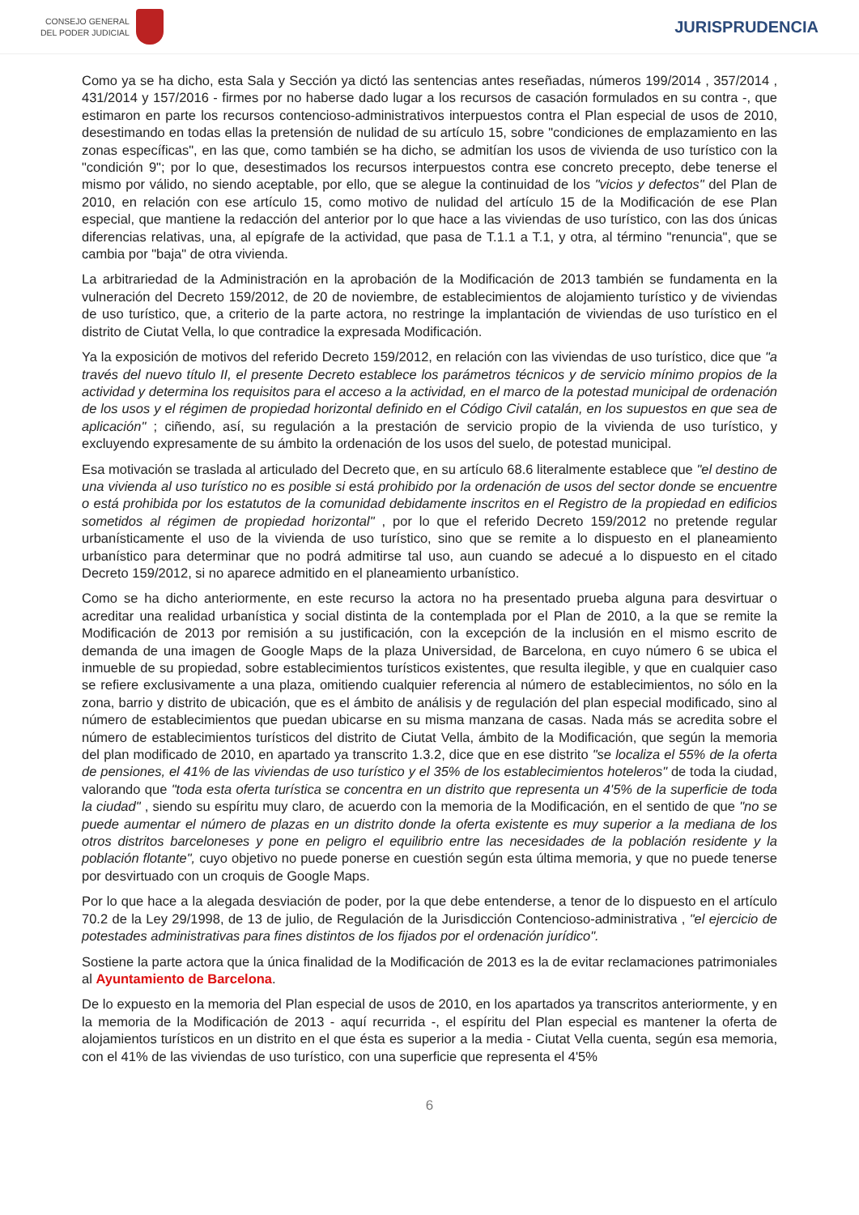CONSEJO GENERAL
DEL PODER JUDICIAL
JURISPRUDENCIA
Como ya se ha dicho, esta Sala y Sección ya dictó las sentencias antes reseñadas, números 199/2014 , 357/2014 , 431/2014 y 157/2016 - firmes por no haberse dado lugar a los recursos de casación formulados en su contra -, que estimaron en parte los recursos contencioso-administrativos interpuestos contra el Plan especial de usos de 2010, desestimando en todas ellas la pretensión de nulidad de su artículo 15, sobre "condiciones de emplazamiento en las zonas específicas", en las que, como también se ha dicho, se admitían los usos de vivienda de uso turístico con la "condición 9"; por lo que, desestimados los recursos interpuestos contra ese concreto precepto, debe tenerse el mismo por válido, no siendo aceptable, por ello, que se alegue la continuidad de los "vicios y defectos" del Plan de 2010, en relación con ese artículo 15, como motivo de nulidad del artículo 15 de la Modificación de ese Plan especial, que mantiene la redacción del anterior por lo que hace a las viviendas de uso turístico, con las dos únicas diferencias relativas, una, al epígrafe de la actividad, que pasa de T.1.1 a T.1, y otra, al término "renuncia", que se cambia por "baja" de otra vivienda.
La arbitrariedad de la Administración en la aprobación de la Modificación de 2013 también se fundamenta en la vulneración del Decreto 159/2012, de 20 de noviembre, de establecimientos de alojamiento turístico y de viviendas de uso turístico, que, a criterio de la parte actora, no restringe la implantación de viviendas de uso turístico en el distrito de Ciutat Vella, lo que contradice la expresada Modificación.
Ya la exposición de motivos del referido Decreto 159/2012, en relación con las viviendas de uso turístico, dice que "a través del nuevo título II, el presente Decreto establece los parámetros técnicos y de servicio mínimo propios de la actividad y determina los requisitos para el acceso a la actividad, en el marco de la potestad municipal de ordenación de los usos y el régimen de propiedad horizontal definido en el Código Civil catalán, en los supuestos en que sea de aplicación" ; ciñendo, así, su regulación a la prestación de servicio propio de la vivienda de uso turístico, y excluyendo expresamente de su ámbito la ordenación de los usos del suelo, de potestad municipal.
Esa motivación se traslada al articulado del Decreto que, en su artículo 68.6 literalmente establece que "el destino de una vivienda al uso turístico no es posible si está prohibido por la ordenación de usos del sector donde se encuentre o está prohibida por los estatutos de la comunidad debidamente inscritos en el Registro de la propiedad en edificios sometidos al régimen de propiedad horizontal" , por lo que el referido Decreto 159/2012 no pretende regular urbanísticamente el uso de la vivienda de uso turístico, sino que se remite a lo dispuesto en el planeamiento urbanístico para determinar que no podrá admitirse tal uso, aun cuando se adecué a lo dispuesto en el citado Decreto 159/2012, si no aparece admitido en el planeamiento urbanístico.
Como se ha dicho anteriormente, en este recurso la actora no ha presentado prueba alguna para desvirtuar o acreditar una realidad urbanística y social distinta de la contemplada por el Plan de 2010, a la que se remite la Modificación de 2013 por remisión a su justificación, con la excepción de la inclusión en el mismo escrito de demanda de una imagen de Google Maps de la plaza Universidad, de Barcelona, en cuyo número 6 se ubica el inmueble de su propiedad, sobre establecimientos turísticos existentes, que resulta ilegible, y que en cualquier caso se refiere exclusivamente a una plaza, omitiendo cualquier referencia al número de establecimientos, no sólo en la zona, barrio y distrito de ubicación, que es el ámbito de análisis y de regulación del plan especial modificado, sino al número de establecimientos que puedan ubicarse en su misma manzana de casas. Nada más se acredita sobre el número de establecimientos turísticos del distrito de Ciutat Vella, ámbito de la Modificación, que según la memoria del plan modificado de 2010, en apartado ya transcrito 1.3.2, dice que en ese distrito "se localiza el 55% de la oferta de pensiones, el 41% de las viviendas de uso turístico y el 35% de los establecimientos hoteleros" de toda la ciudad, valorando que "toda esta oferta turística se concentra en un distrito que representa un 4'5% de la superficie de toda la ciudad" , siendo su espíritu muy claro, de acuerdo con la memoria de la Modificación, en el sentido de que "no se puede aumentar el número de plazas en un distrito donde la oferta existente es muy superior a la mediana de los otros distritos barceloneses y pone en peligro el equilibrio entre las necesidades de la población residente y la población flotante", cuyo objetivo no puede ponerse en cuestión según esta última memoria, y que no puede tenerse por desvirtuado con un croquis de Google Maps.
Por lo que hace a la alegada desviación de poder, por la que debe entenderse, a tenor de lo dispuesto en el artículo 70.2 de la Ley 29/1998, de 13 de julio, de Regulación de la Jurisdicción Contencioso-administrativa , "el ejercicio de potestades administrativas para fines distintos de los fijados por el ordenación jurídico".
Sostiene la parte actora que la única finalidad de la Modificación de 2013 es la de evitar reclamaciones patrimoniales al Ayuntamiento de Barcelona.
De lo expuesto en la memoria del Plan especial de usos de 2010, en los apartados ya transcritos anteriormente, y en la memoria de la Modificación de 2013 - aquí recurrida -, el espíritu del Plan especial es mantener la oferta de alojamientos turísticos en un distrito en el que ésta es superior a la media - Ciutat Vella cuenta, según esa memoria, con el 41% de las viviendas de uso turístico, con una superficie que representa el 4'5%
6